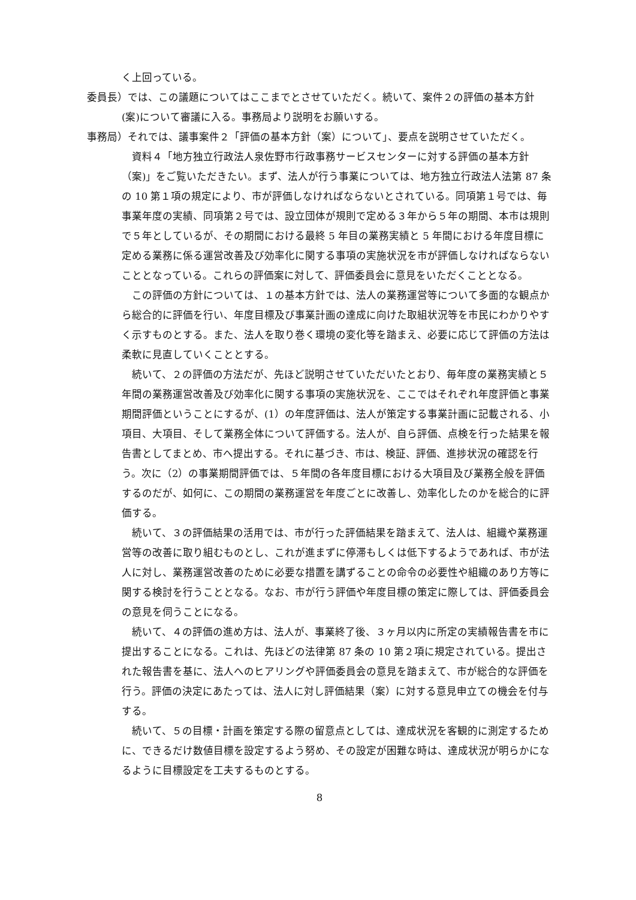く上回っている。
委員長）では、この議題についてはここまでとさせていただく。続いて、案件２の評価の基本方針(案)について審議に入る。事務局より説明をお願いする。
事務局）それでは、議事案件２「評価の基本方針（案）について」、要点を説明させていただく。
資料４「地方独立行政法人泉佐野市行政事務サービスセンターに対する評価の基本方針（案)」をご覧いただきたい。まず、法人が行う事業については、地方独立行政法人法第 87 条の 10 第１項の規定により、市が評価しなければならないとされている。同項第１号では、毎事業年度の実績、同項第２号では、設立団体が規則で定める３年から５年の期間、本市は規則で５年としているが、その期間における最終 5 年目の業務実績と 5 年間における年度目標に定める業務に係る運営改善及び効率化に関する事項の実施状況を市が評価しなければならないこととなっている。これらの評価案に対して、評価委員会に意見をいただくこととなる。
この評価の方針については、１の基本方針では、法人の業務運営等について多面的な観点から総合的に評価を行い、年度目標及び事業計画の達成に向けた取組状況等を市民にわかりやすく示すものとする。また、法人を取り巻く環境の変化等を踏まえ、必要に応じて評価の方法は柔軟に見直していくこととする。
続いて、２の評価の方法だが、先ほど説明させていただいたとおり、毎年度の業務実績と５年間の業務運営改善及び効率化に関する事項の実施状況を、ここではそれぞれ年度評価と事業期間評価ということにするが、(1）の年度評価は、法人が策定する事業計画に記載される、小項目、大項目、そして業務全体について評価する。法人が、自ら評価、点検を行った結果を報告書としてまとめ、市へ提出する。それに基づき、市は、検証、評価、進捗状況の確認を行う。次に（2）の事業期間評価では、５年間の各年度目標における大項目及び業務全般を評価するのだが、如何に、この期間の業務運営を年度ごとに改善し、効率化したのかを総合的に評価する。
続いて、３の評価結果の活用では、市が行った評価結果を踏まえて、法人は、組織や業務運営等の改善に取り組むものとし、これが進まずに停滞もしくは低下するようであれば、市が法人に対し、業務運営改善のために必要な措置を講ずることの命令の必要性や組織のあり方等に関する検討を行うこととなる。なお、市が行う評価や年度目標の策定に際しては、評価委員会の意見を伺うことになる。
続いて、４の評価の進め方は、法人が、事業終了後、３ヶ月以内に所定の実績報告書を市に提出することになる。これは、先ほどの法律第 87 条の 10 第２項に規定されている。提出された報告書を基に、法人へのヒアリングや評価委員会の意見を踏まえて、市が総合的な評価を行う。評価の決定にあたっては、法人に対し評価結果（案）に対する意見申立ての機会を付与する。
続いて、５の目標・計画を策定する際の留意点としては、達成状況を客観的に測定するために、できるだけ数値目標を設定するよう努め、その設定が困難な時は、達成状況が明らかになるように目標設定を工夫するものとする。
8